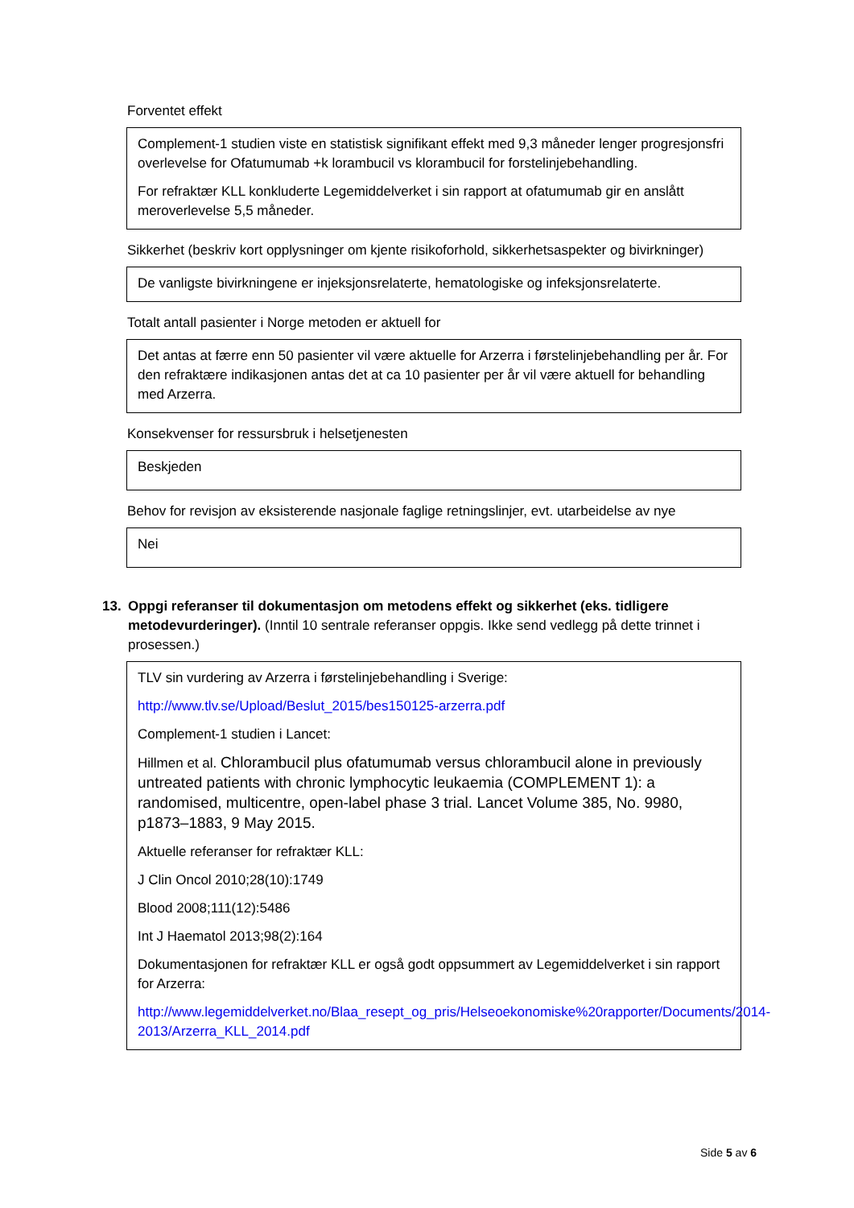Forventet effekt
Complement-1 studien viste en statistisk signifikant effekt med 9,3 måneder lenger progresjonsfri overlevelse for Ofatumumab +k lorambucil vs klorambucil for forstelinjebehandling.
For refraktær KLL konkluderte Legemiddelverket i sin rapport at ofatumumab gir en anslått meroverlevelse 5,5 måneder.
Sikkerhet (beskriv kort opplysninger om kjente risikoforhold, sikkerhetsaspekter og bivirkninger)
De vanligste bivirkningene er injeksjonsrelaterte, hematologiske og infeksjonsrelaterte.
Totalt antall pasienter i Norge metoden er aktuell for
Det antas at færre enn 50 pasienter vil være aktuelle for Arzerra i førstelinjebehandling per år. For den refraktære indikasjonen antas det at ca 10 pasienter per år vil være aktuell for behandling med Arzerra.
Konsekvenser for ressursbruk i helsetjenesten
Beskjeden
Behov for revisjon av eksisterende nasjonale faglige retningslinjer, evt. utarbeidelse av nye
Nei
13. Oppgi referanser til dokumentasjon om metodens effekt og sikkerhet (eks. tidligere metodevurderinger). (Inntil 10 sentrale referanser oppgis. Ikke send vedlegg på dette trinnet i prosessen.)
TLV sin vurdering av Arzerra i førstelinjebehandling i Sverige:
http://www.tlv.se/Upload/Beslut_2015/bes150125-arzerra.pdf
Complement-1 studien i Lancet:
Hillmen et al. Chlorambucil plus ofatumumab versus chlorambucil alone in previously untreated patients with chronic lymphocytic leukaemia (COMPLEMENT 1): a randomised, multicentre, open-label phase 3 trial. Lancet Volume 385, No. 9980, p1873–1883, 9 May 2015.
Aktuelle referanser for refraktær KLL:
J Clin Oncol 2010;28(10):1749
Blood 2008;111(12):5486
Int J Haematol 2013;98(2):164
Dokumentasjonen for refraktær KLL er også godt oppsummert av Legemiddelverket i sin rapport for Arzerra:
http://www.legemiddelverket.no/Blaa_resept_og_pris/Helseoekonomiske%20rapporter/Documents/2014-2013/Arzerra_KLL_2014.pdf
Side 5 av 6